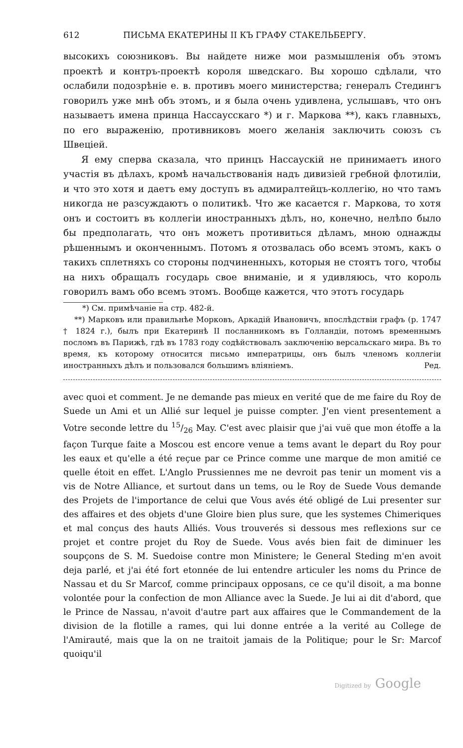612 ПИСЬМА ЕКАТЕРИНЫ II КЪ ГРАФУ СТАКЕЛЬБЕРГУ.
высокихъ союзниковъ. Вы найдете ниже мои размышленія объ этомъ проектѣ и контръ-проектѣ короля шведскаго. Вы хорошо сдѣлали, что ослабили подозрѣніе е. в. противъ моего министерства; генералъ Стедингъ говорилъ уже мнѣ объ этомъ, и я была очень удивлена, услышавъ, что онъ называетъ имена принца Нассаусскаго *) и г. Маркова **), какъ главныхъ, по его выраженію, противниковъ моего желанія заключить союзъ съ Швеціей.
Я ему сперва сказала, что принцъ Нассаускій не принимаетъ иного участія въ дѣлахъ, кромѣ начальствованія надъ дивизіей гребной флотиліи, и что это хотя и даетъ ему доступъ въ адмиралтейцъ-коллегію, но что тамъ никогда не разсуждаютъ о политикѣ. Что же касается г. Маркова, то хотя онъ и состоитъ въ коллегіи иностранныхъ дѣлъ, но, конечно, нелѣпо было бы предполагать, что онъ можетъ противиться дѣламъ, мною однажды рѣшеннымъ и оконченнымъ. Потомъ я отозвалась обо всемъ этомъ, какъ о такихъ сплетняхъ со стороны подчиненныхъ, которыя не стоятъ того, чтобы на нихъ обращалъ государь свое вниманіе, и я удивляюсь, что король говорилъ вамъ обо всемъ этомъ. Вообще кажется, что этотъ государь
*) См. примѣчаніе на стр. 482-й.
**) Марковъ или правильнѣе Морковъ, Аркадій Ивановичъ, впослѣдствіи графъ (р. 1747 † 1824 г.), былъ при Екатеринѣ II посланникомъ въ Голландіи, потомъ временнымъ посломъ въ Парижѣ, гдѣ въ 1783 году содѣйствовалъ заключенію версальскаго мира. Въ то время, къ которому относится письмо императрицы, онъ былъ членомъ коллегіи иностранныхъ дѣлъ и пользовался большимъ вліяніемъ. Ред.
avec quoi et comment. Je ne demande pas mieux en verité que de me faire du Roy de Suede un Ami et un Allié sur lequel je puisse compter. J'en vient presentement a Votre seconde lettre du 15/26 May. C'est avec plaisir que j'ai vuë que mon étoffe a la façon Turque faite a Moscou est encore venue a tems avant le depart du Roy pour les eaux et qu'elle a été reçue par ce Prince comme une marque de mon amitié ce quelle étoit en effet. L'Anglo Prussiennes me ne devroit pas tenir un moment vis a vis de Notre Alliance, et surtout dans un tems, ou le Roy de Suede Vous demande des Projets de l'importance de celui que Vous avés été obligé de Lui presenter sur des affaires et des objets d'une Gloire bien plus sure, que les systemes Chimeriques et mal conçus des hauts Alliés. Vous trouverés si dessous mes reflexions sur ce projet et contre projet du Roy de Suede. Vous avés bien fait de diminuer les soupçons de S. M. Suedoise contre mon Ministere; le General Steding m'en avoit deja parlé, et j'ai été fort etonnée de lui entendre articuler les noms du Prince de Nassau et du Sr Marcof, comme principaux opposans, ce ce qu'il disoit, a ma bonne volontée pour la confection de mon Alliance avec la Suede. Je lui ai dit d'abord, que le Prince de Nassau, n'avoit d'autre part aux affaires que le Commandement de la division de la flotille a rames, qui lui donne entrée a la verité au College de l'Amirauté, mais que la on ne traitoit jamais de la Politique; pour le Sr: Marcof quoiqu'il
Digitized by Google